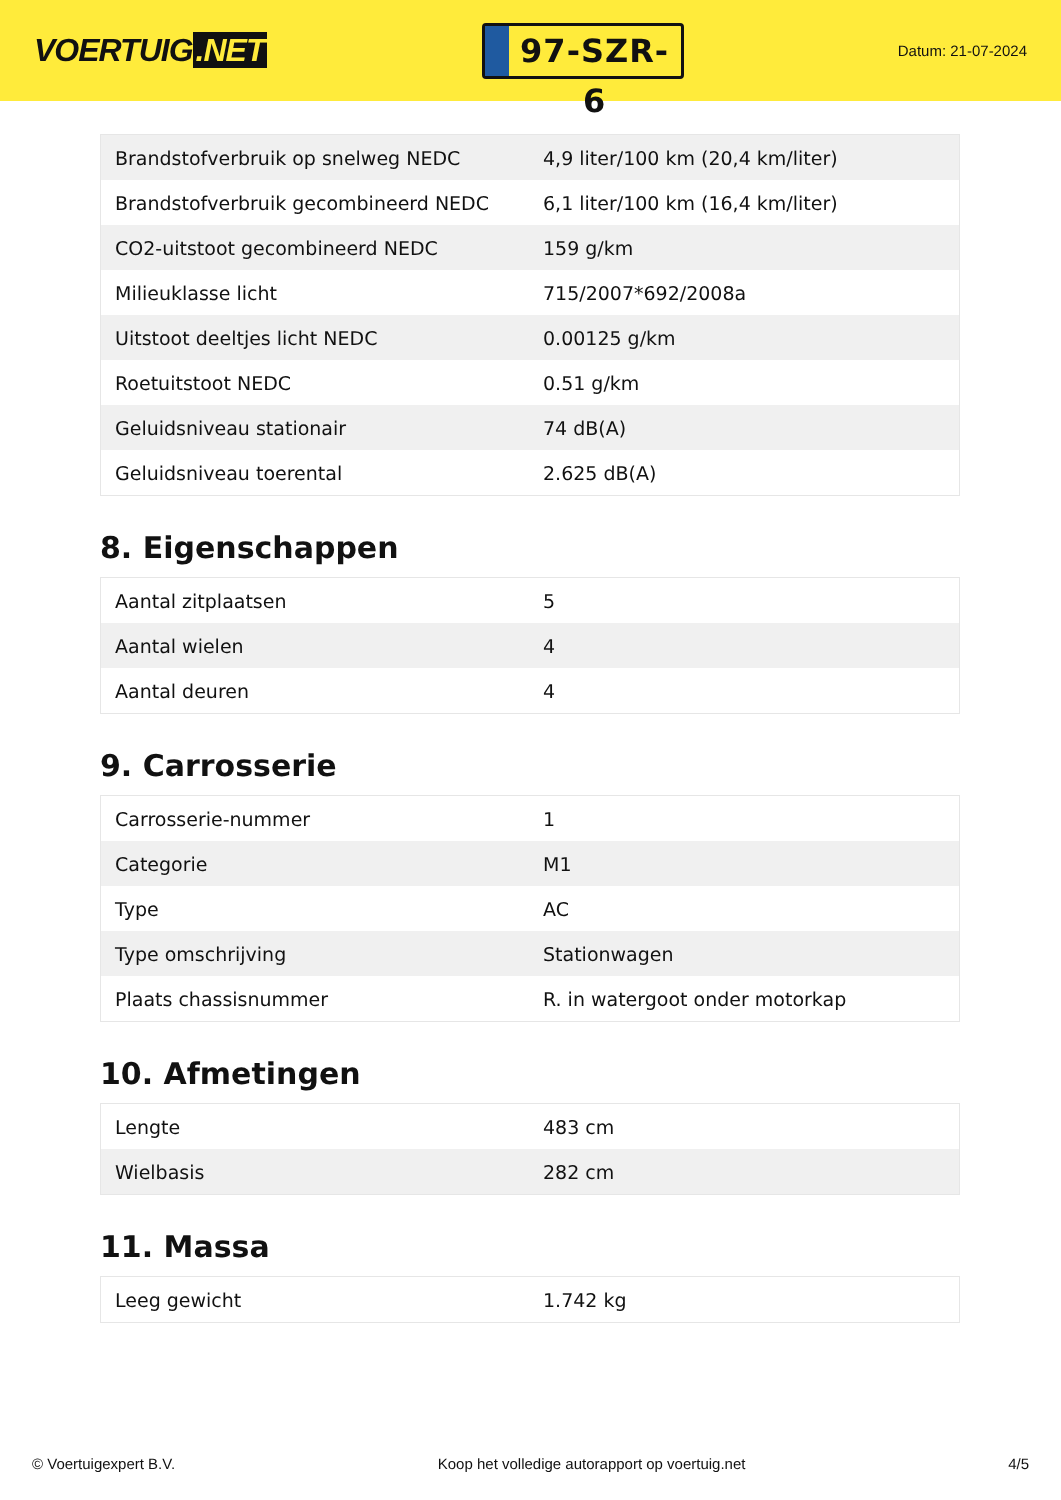VOERTUIG.NET
97-SZR-6
Datum: 21-07-2024
| Brandstofverbruik op snelweg NEDC | 4,9 liter/100 km (20,4 km/liter) |
| Brandstofverbruik gecombineerd NEDC | 6,1 liter/100 km (16,4 km/liter) |
| CO2-uitstoot gecombineerd NEDC | 159 g/km |
| Milieuklasse licht | 715/2007*692/2008a |
| Uitstoot deeltjes licht NEDC | 0.00125 g/km |
| Roetuitstoot NEDC | 0.51 g/km |
| Geluidsniveau stationair | 74 dB(A) |
| Geluidsniveau toerental | 2.625 dB(A) |
8. Eigenschappen
| Aantal zitplaatsen | 5 |
| Aantal wielen | 4 |
| Aantal deuren | 4 |
9. Carrosserie
| Carrosserie-nummer | 1 |
| Categorie | M1 |
| Type | AC |
| Type omschrijving | Stationwagen |
| Plaats chassisnummer | R. in watergoot onder motorkap |
10. Afmetingen
| Lengte | 483 cm |
| Wielbasis | 282 cm |
11. Massa
| Leeg gewicht | 1.742 kg |
© Voertuigexpert B.V. Koop het volledige autorapport op voertuig.net 4/5